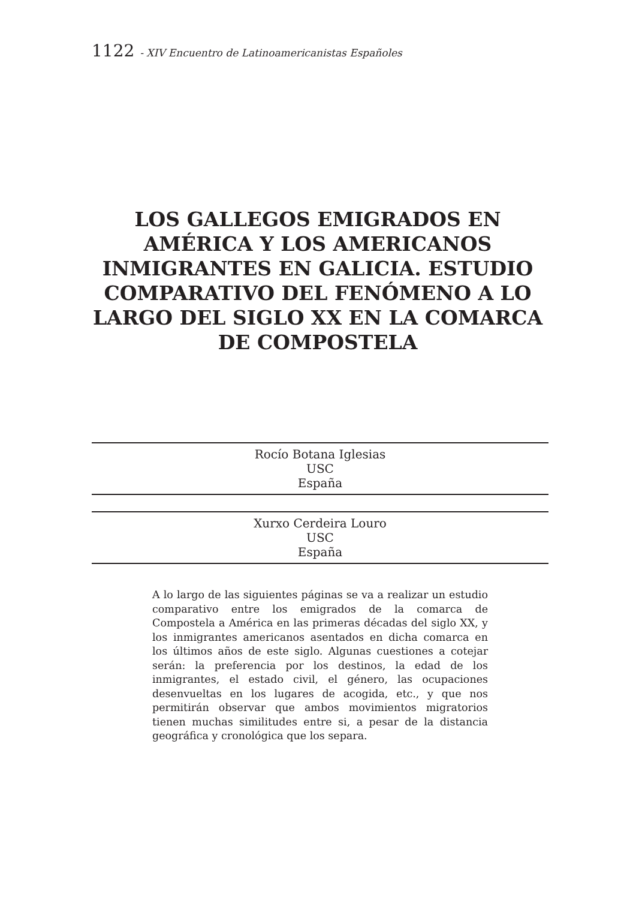1122 - XIV Encuentro de Latinoamericanistas Españoles
LOS GALLEGOS EMIGRADOS EN AMÉRICA Y LOS AMERICANOS INMIGRANTES EN GALICIA. ESTUDIO COMPARATIVO DEL FENÓMENO A LO LARGO DEL SIGLO XX EN LA COMARCA DE COMPOSTELA
Rocío Botana Iglesias
USC
España
Xurxo Cerdeira Louro
USC
España
A lo largo de las siguientes páginas se va a realizar un estudio comparativo entre los emigrados de la comarca de Compostela a América en las primeras décadas del siglo XX, y los inmigrantes americanos asentados en dicha comarca en los últimos años de este siglo. Algunas cuestiones a cotejar serán: la preferencia por los destinos, la edad de los inmigrantes, el estado civil, el género, las ocupaciones desenvueltas en los lugares de acogida, etc., y que nos permitirán observar que ambos movimientos migratorios tienen muchas similitudes entre si, a pesar de la distancia geográfica y cronológica que los separa.